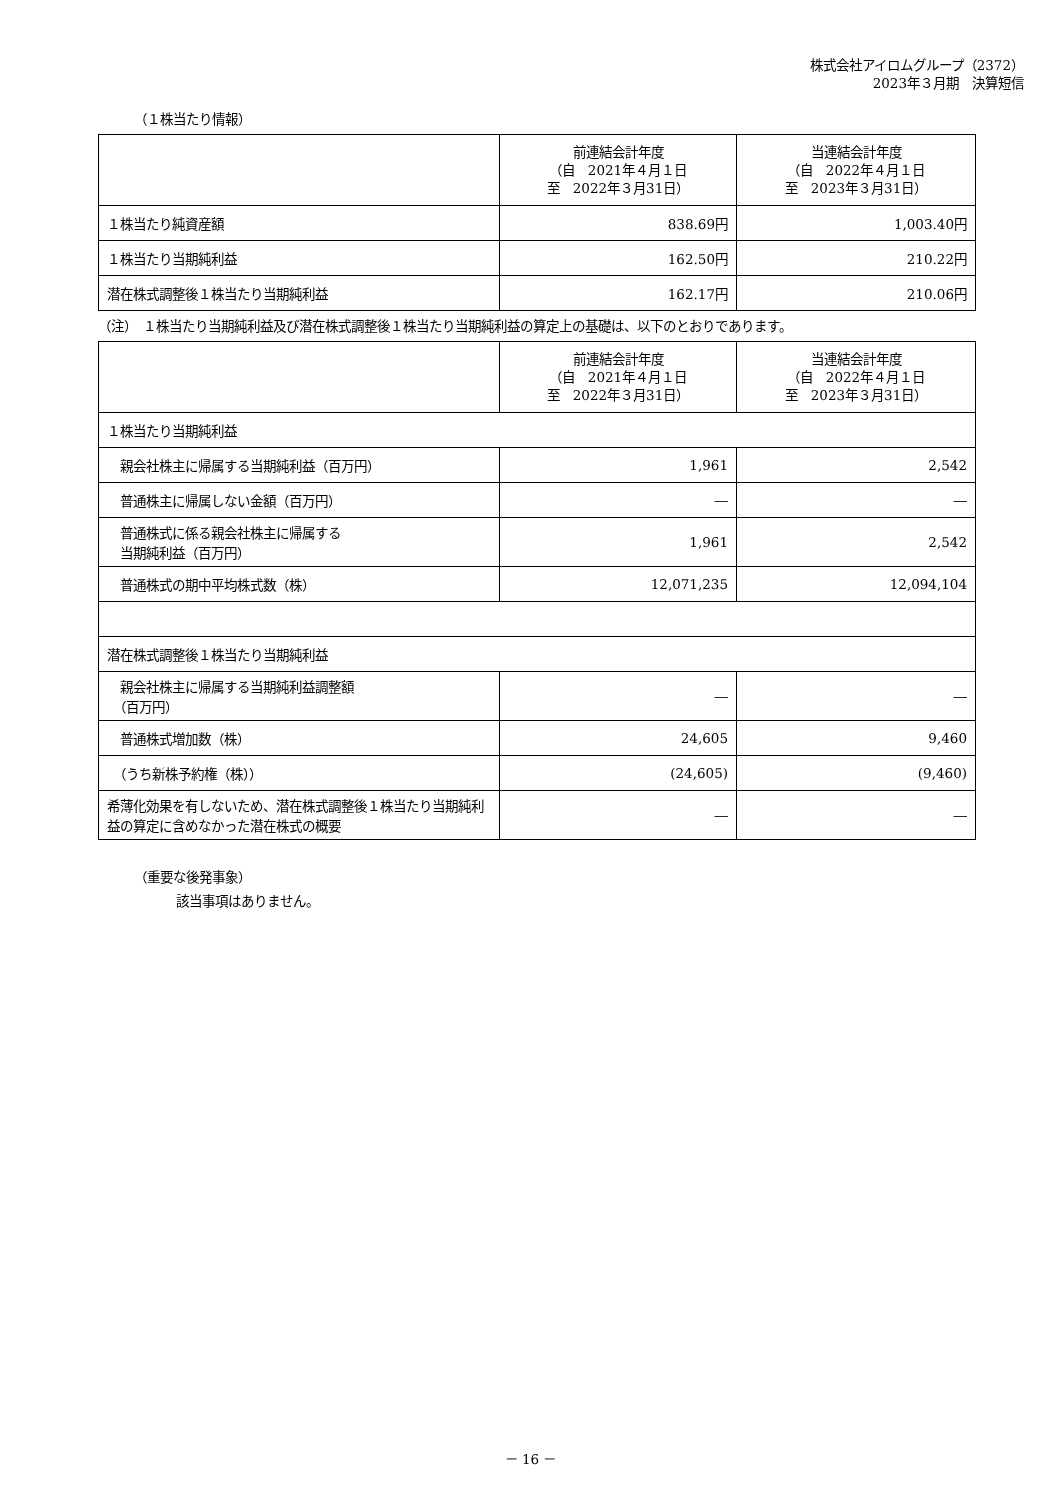株式会社アイロムグループ（2372）
2023年３月期　決算短信
（１株当たり情報）
| | 前連結会計年度 （自 2021年４月１日 至 2022年３月31日） | 当連結会計年度 （自 2022年４月１日 至 2023年３月31日） |
| --- | --- | --- |
| １株当たり純資産額 | 838.69円 | 1,003.40円 |
| １株当たり当期純利益 | 162.50円 | 210.22円 |
| 潜在株式調整後１株当たり当期純利益 | 162.17円 | 210.06円 |
（注）　１株当たり当期純利益及び潜在株式調整後１株当たり当期純利益の算定上の基礎は、以下のとおりであります。
| | 前連結会計年度 （自 2021年４月１日 至 2022年３月31日） | 当連結会計年度 （自 2022年４月１日 至 2023年３月31日） |
| --- | --- | --- |
| １株当たり当期純利益 | | |
| 親会社株主に帰属する当期純利益（百万円） | 1,961 | 2,542 |
| 普通株主に帰属しない金額（百万円） | ― | ― |
| 普通株式に係る親会社株主に帰属する 当期純利益（百万円） | 1,961 | 2,542 |
| 普通株式の期中平均株式数（株） | 12,071,235 | 12,094,104 |
| 潜在株式調整後１株当たり当期純利益 | | |
| 親会社株主に帰属する当期純利益調整額 （百万円） | ― | ― |
| 普通株式増加数（株） | 24,605 | 9,460 |
| （うち新株予約権（株）） | (24,605) | (9,460) |
| 希薄化効果を有しないため、潜在株式調整後１株当たり当期純利益の算定に含めなかった潜在株式の概要 | ― | ― |
（重要な後発事象）
該当事項はありません。
－ 16 －